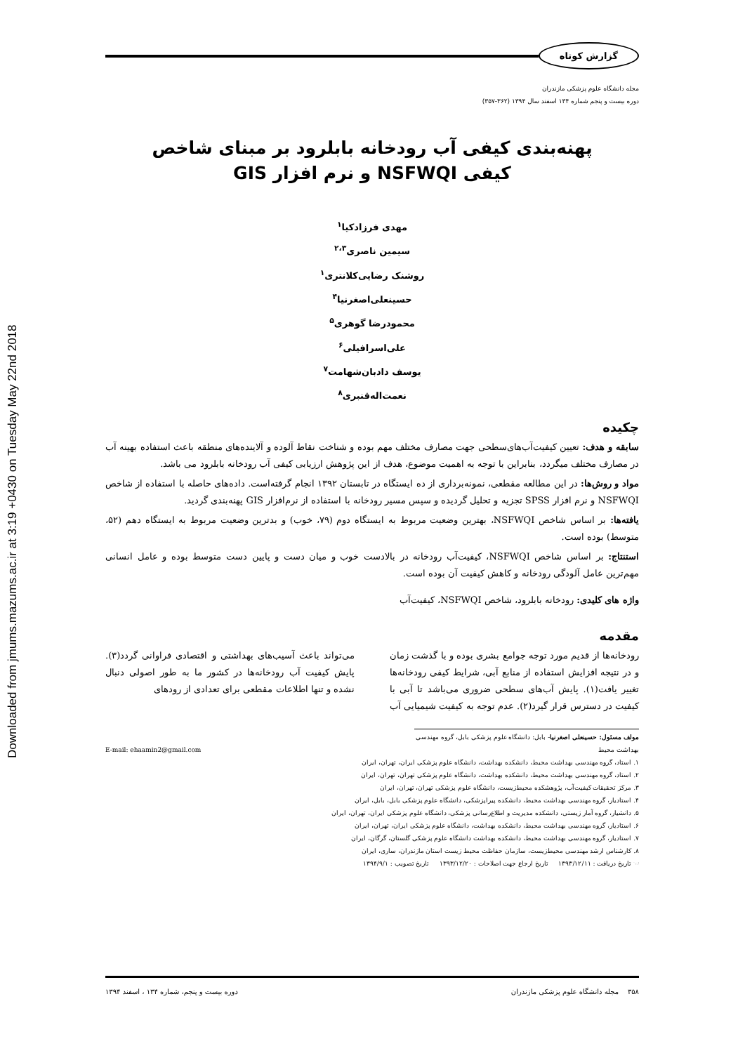Downloaded from jmums.mazums.ac.ir at 3:19 +0430 on Tuesday May 22nd 2018
گزارش کوتاه
مجله دانشگاه علوم پزشکی مازندران
دوره بیست و پنجم شماره ۱۳۴ اسفند سال ۱۳۹۴ (۳۶۲-۳۵۷)
پهنه‌بندی کیفی آب رودخانه بابلرود بر مبنای شاخص
کیفی NSFWQI و نرم افزار GIS
مهدی فرزادکیا<sup>۱</sup>
سیمین ناصری<sup>۲،۳</sup>
روشنک رضایی‌کلانتری<sup>۱</sup>
حسینعلی‌اصغرنیا<sup>۴</sup>
محمودرضا گوهری<sup>۵</sup>
علی‌اسرافیلی<sup>۶</sup>
یوسف دادبان‌شهامت<sup>۷</sup>
نعمت‌اله‌قنبری<sup>۸</sup>
چکیده
سابقه و هدف: تعیین کیفیت‌آب‌های‌سطحی جهت مصارف مختلف مهم بوده و شناخت نقاط آلوده و آلاینده‌های منطقه باعث استفاده بهینه آب در مصارف مختلف میگردد، بنابراین با توجه به اهمیت موضوع، هدف از این پژوهش ارزیابی کیفی آب رودخانه بابلرود می باشد.
مواد و روش‌ها: در این مطالعه مقطعی، نمونه‌برداری از ده ایستگاه در تابستان ۱۳۹۲ انجام گرفته‌است. داده‌های حاصله با استفاده از شاخص NSFWQI و نرم افزار SPSS تجزیه و تحلیل گردیده و سپس مسیر رودخانه با استفاده از نرم‌افزار GIS پهنه‌بندی گردید.
یافته‌ها: بر اساس شاخص NSFWQI، بهترین وضعیت مربوط به ایستگاه دوم (۷۹، خوب) و بدترین وضعیت مربوط به ایستگاه دهم (۵۲، متوسط) بوده است.
استنتاج: بر اساس شاخص NSFWQI، کیفیت‌آب رودخانه در بالادست خوب و میان دست و پایین دست متوسط بوده و عامل انسانی مهم‌ترین عامل آلودگی رودخانه و کاهش کیفیت آن بوده است.
واژه های کلیدی: رودخانه بابلرود، شاخص NSFWQI، کیفیت‌آب
مقدمه
رودخانه‌ها از قدیم مورد توجه جوامع بشری بوده و با گذشت زمان و در نتیجه افزایش استفاده از منابع آبی، شرایط کیفی رودخانه‌ها تغییر یافت(۱). پایش آب‌های سطحی ضروری می‌باشد تا آبی با کیفیت در دسترس قرار گیرد(۲). عدم توجه به کیفیت شیمیایی آب می‌تواند باعث آسیب‌های بهداشتی و اقتصادی فراوانی گردد(۳). پایش کیفیت آب رودخانه‌ها در کشور ما به طور اصولی دنبال نشده و تنها اطلاعات مقطعی برای تعدادی از رودهای
مولف مسئول: حسینعلی اصغرنیا- بابل: دانشگاه علوم پزشکی بابل، گروه مهندسی بهداشت محیط E-mail: ehaamin2@gmail.com
۱. استاد، گروه مهندسی بهداشت محیط، دانشکده بهداشت، دانشگاه علوم پزشکی ایران، تهران، ایران
۲. استاد، گروه مهندسی بهداشت محیط، دانشکده بهداشت، دانشگاه علوم پزشکی تهران، تهران، ایران
۳. مرکز تحقیقات کیفیت‌آب، پژوهشکده محیط‌زیست، دانشگاه علوم پزشکی تهران، تهران، ایران
۴. استادیار، گروه مهندسی بهداشت محیط، دانشکده پیراپزشکی، دانشگاه علوم پزشکی بابل، بابل، ایران
۵. دانشیار، گروه آمار زیستی، دانشکده مدیریت و اطلاع‌رسانی پزشکی، دانشگاه علوم پزشکی ایران، تهران، ایران
۶. استادیار، گروه مهندسی بهداشت محیط، دانشکده بهداشت، دانشگاه علوم پزشکی ایران، تهران، ایران
۷. استادیار، گروه مهندسی بهداشت محیط، دانشکده بهداشت دانشگاه علوم پزشکی گلستان، گرگان، ایران
۸. کارشناس ارشد مهندسی محیط‌زیست، سازمان حفاظت محیط زیست استان مازندران، ساری، ایران
☜ تاریخ دریافت : ۱۳۹۳/۱۲/۱۱ تاریخ ارجاع جهت اصلاحات : ۱۳۹۳/۱۲/۲۰ تاریخ تصویب : ۱۳۹۴/۹/۱
۳۵۸ مجله دانشگاه علوم پزشکی مازندران دوره بیست و پنجم، شماره ۱۳۴ ، اسفند ۱۳۹۴